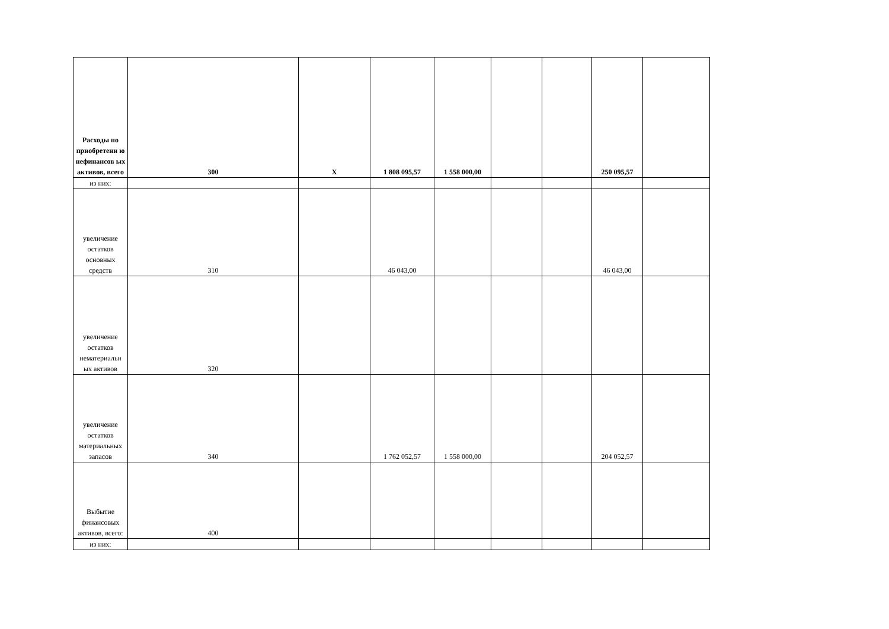| Расходы по приобретени ю нефинансов ых активов, всего | 300 | Х | 1 808 095,57 | 1 558 000,00 | | | 250 095,57 | |
| из них: | | | | | | | | |
| увеличение остатков основных средств | 310 | | 46 043,00 | | | | 46 043,00 | |
| увеличение остатков нематериальн ых активов | 320 | | | | | | | |
| увеличение остатков материальных запасов | 340 | | 1 762 052,57 | 1 558 000,00 | | | 204 052,57 | |
| Выбытие финансовых активов, всего: | 400 | | | | | | | |
| из них: | | | | | | | | |